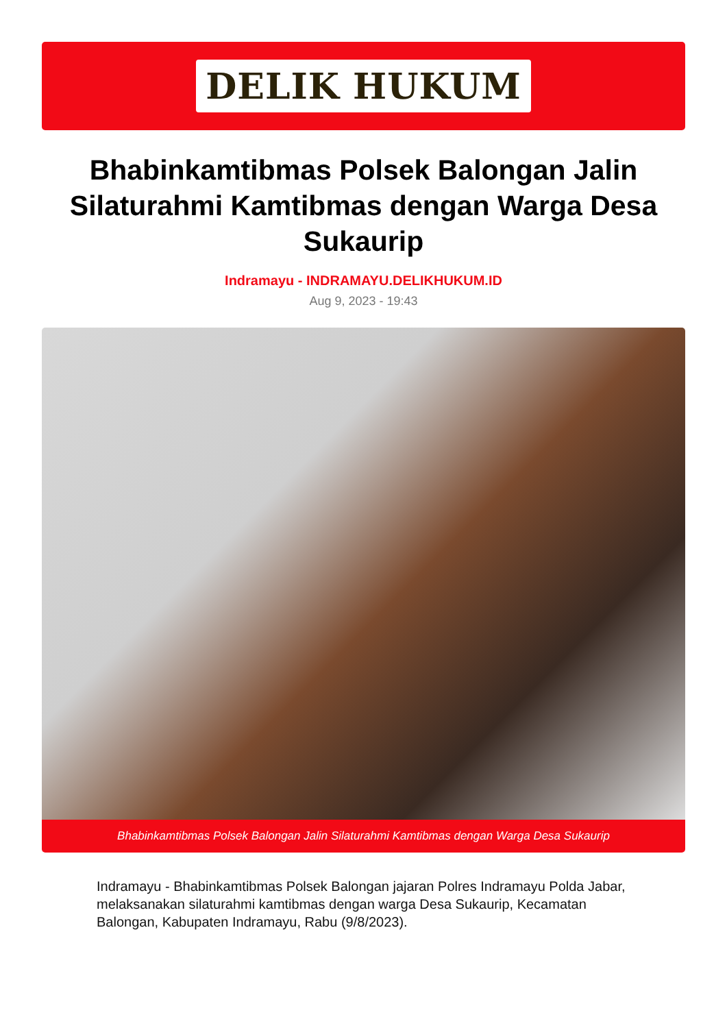DELIK HUKUM
Bhabinkamtibmas Polsek Balongan Jalin Silaturahmi Kamtibmas dengan Warga Desa Sukaurip
Indramayu - INDRAMAYU.DELIKHUKUM.ID
Aug 9, 2023 - 19:43
Bhabinkamtibmas Polsek Balongan Jalin Silaturahmi Kamtibmas dengan Warga Desa Sukaurip
Indramayu - Bhabinkamtibmas Polsek Balongan jajaran Polres Indramayu Polda Jabar, melaksanakan silaturahmi kamtibmas dengan warga Desa Sukaurip, Kecamatan Balongan, Kabupaten Indramayu, Rabu (9/8/2023).